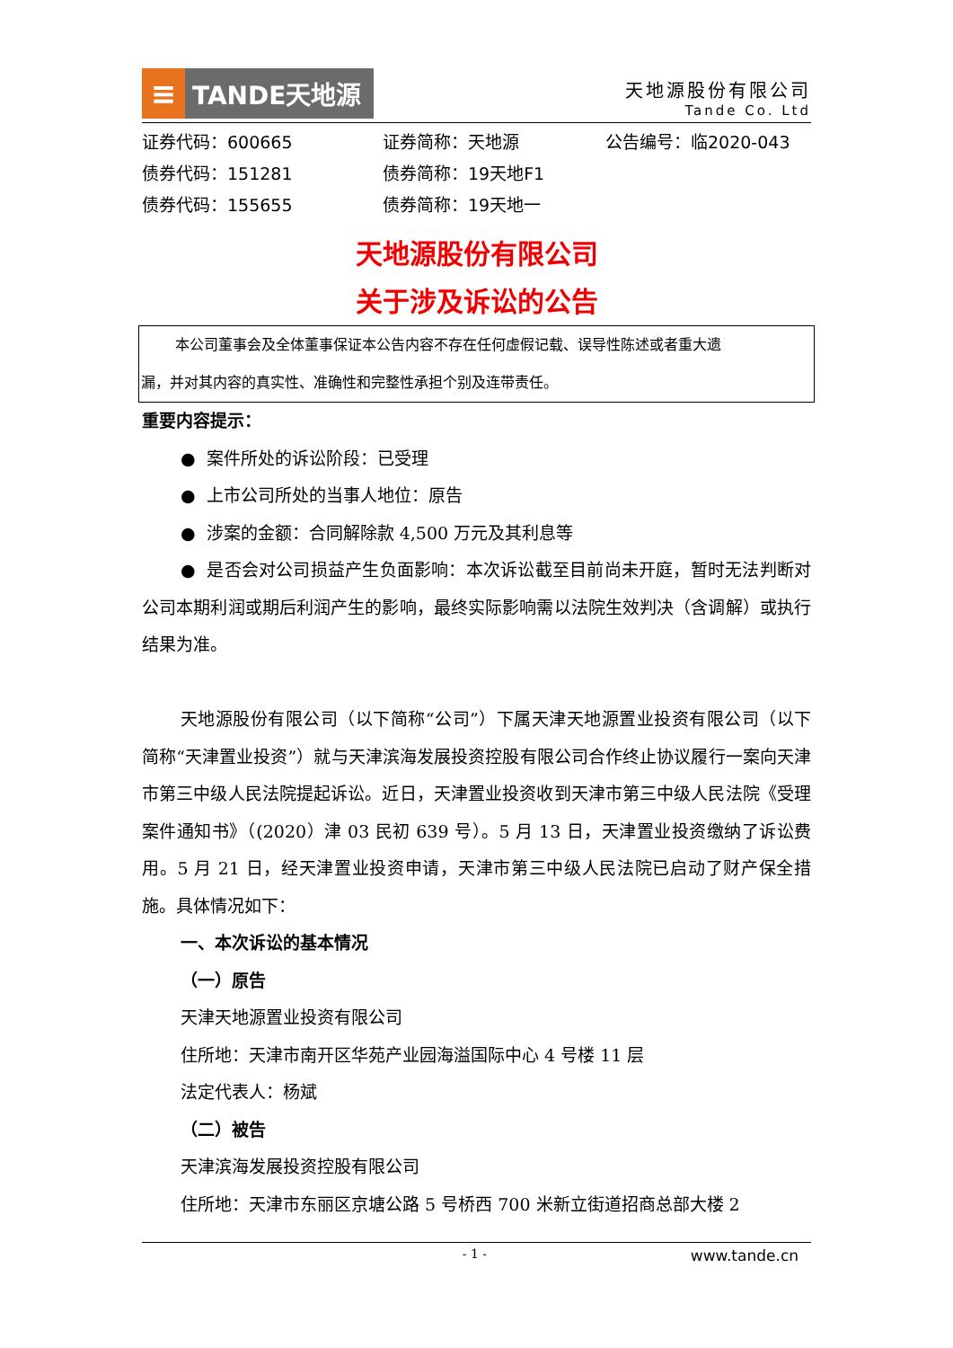≡
TANDE天地源
天地源股份有限公司
Tande Co. Ltd
证券代码：600665
证券简称：天地源
公告编号：临2020-043
债券代码：151281
债券简称：19天地F1
债券代码：155655
债券简称：19天地一
天地源股份有限公司
关于涉及诉讼的公告
本公司董事会及全体董事保证本公告内容不存在任何虚假记载、误导性陈述或者重大遗
漏，并对其内容的真实性、准确性和完整性承担个别及连带责任。
重要内容提示：
● 案件所处的诉讼阶段：已受理
● 上市公司所处的当事人地位：原告
● 涉案的金额：合同解除款 4,500 万元及其利息等
● 是否会对公司损益产生负面影响：本次诉讼截至目前尚未开庭，暂时无法判断对公司本期利润或期后利润产生的影响，最终实际影响需以法院生效判决（含调解）或执行结果为准。
天地源股份有限公司（以下简称“公司”）下属天津天地源置业投资有限公司（以下简称“天津置业投资”）就与天津滨海发展投资控股有限公司合作终止协议履行一案向天津市第三中级人民法院提起诉讼。近日，天津置业投资收到天津市第三中级人民法院《受理案件通知书》（(2020）津 03 民初 639 号）。5 月 13 日，天津置业投资缴纳了诉讼费用。5 月 21 日，经天津置业投资申请，天津市第三中级人民法院已启动了财产保全措施。具体情况如下：
一、本次诉讼的基本情况
（一）原告
天津天地源置业投资有限公司
住所地：天津市南开区华苑产业园海溢国际中心 4 号楼 11 层
法定代表人：杨斌
（二）被告
天津滨海发展投资控股有限公司
住所地：天津市东丽区京塘公路 5 号桥西 700 米新立街道招商总部大楼 2
- 1 - www.tande.cn